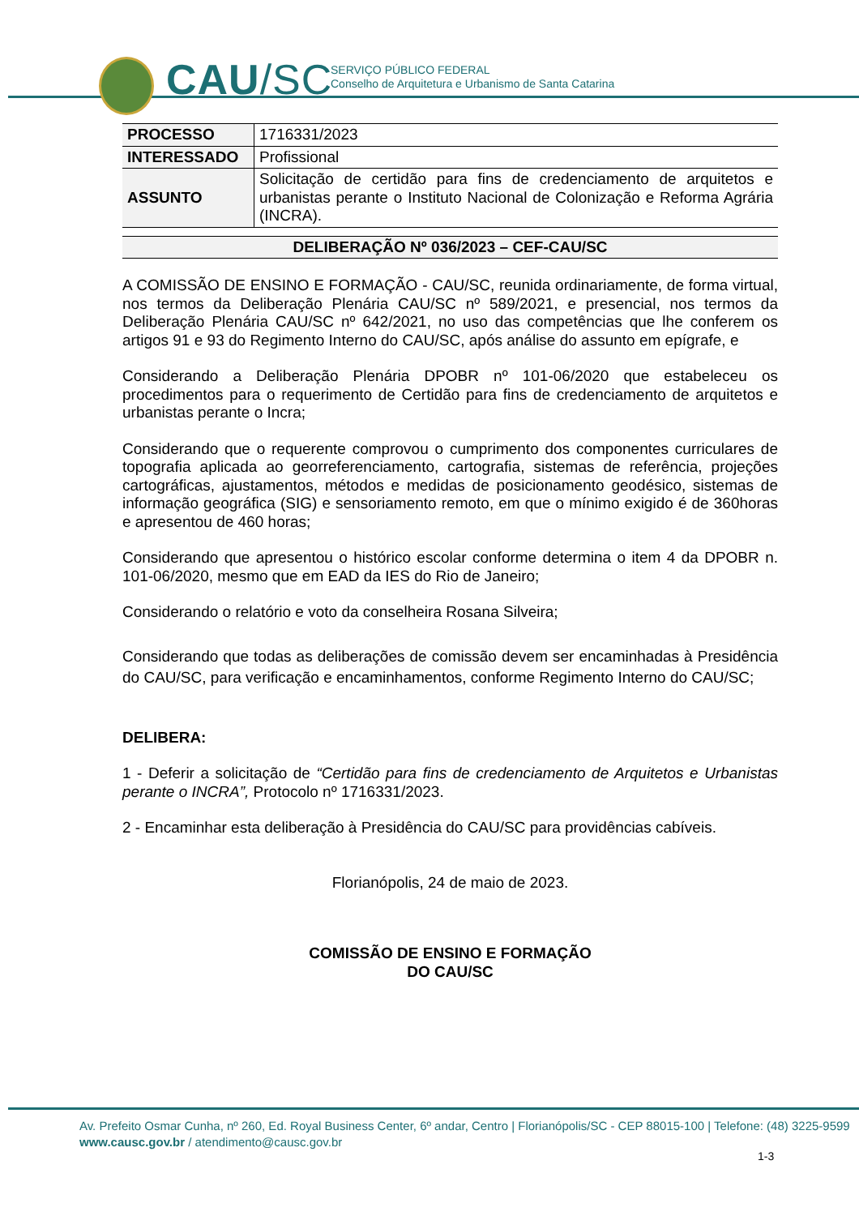CAU/SC
SERVIÇO PÚBLICO FEDERAL
Conselho de Arquitetura e Urbanismo de Santa Catarina
| PROCESSO | 1716331/2023 |
| INTERESSADO | Profissional |
| ASSUNTO | Solicitação de certidão para fins de credenciamento de arquitetos e urbanistas perante o Instituto Nacional de Colonização e Reforma Agrária (INCRA). |
DELIBERAÇÃO Nº 036/2023 – CEF-CAU/SC
A COMISSÃO DE ENSINO E FORMAÇÃO - CAU/SC, reunida ordinariamente, de forma virtual, nos termos da Deliberação Plenária CAU/SC nº 589/2021, e presencial, nos termos da Deliberação Plenária CAU/SC nº 642/2021, no uso das competências que lhe conferem os artigos 91 e 93 do Regimento Interno do CAU/SC, após análise do assunto em epígrafe, e
Considerando a Deliberação Plenária DPOBR nº 101-06/2020 que estabeleceu os procedimentos para o requerimento de Certidão para fins de credenciamento de arquitetos e urbanistas perante o Incra;
Considerando que o requerente comprovou o cumprimento dos componentes curriculares de topografia aplicada ao georreferenciamento, cartografia, sistemas de referência, projeções cartográficas, ajustamentos, métodos e medidas de posicionamento geodésico, sistemas de informação geográfica (SIG) e sensoriamento remoto, em que o mínimo exigido é de 360horas e apresentou de 460 horas;
Considerando que apresentou o histórico escolar conforme determina o item 4 da DPOBR n. 101-06/2020, mesmo que em EAD da IES do Rio de Janeiro;
Considerando o relatório e voto da conselheira Rosana Silveira;
Considerando que todas as deliberações de comissão devem ser encaminhadas à Presidência do CAU/SC, para verificação e encaminhamentos, conforme Regimento Interno do CAU/SC;
DELIBERA:
1 - Deferir a solicitação de “Certidão para fins de credenciamento de Arquitetos e Urbanistas perante o INCRA”, Protocolo nº 1716331/2023.
2 - Encaminhar esta deliberação à Presidência do CAU/SC para providências cabíveis.
Florianópolis, 24 de maio de 2023.
COMISSÃO DE ENSINO E FORMAÇÃO
DO CAU/SC
Av. Prefeito Osmar Cunha, nº 260, Ed. Royal Business Center, 6º andar, Centro | Florianópolis/SC - CEP 88015-100 | Telefone: (48) 3225-9599
www.causc.gov.br / atendimento@causc.gov.br
1-3